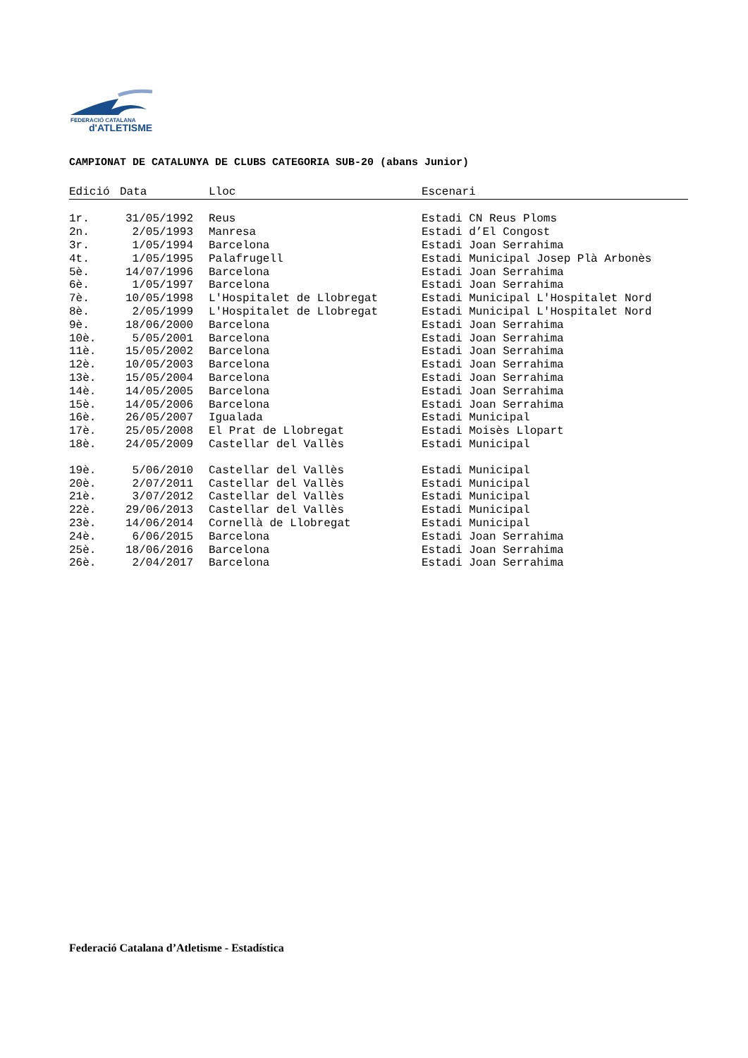FEDERACIÓ CATALANA
d'ATLETISME
CAMPIONAT DE CATALUNYA DE CLUBS CATEGORIA SUB-20 (abans Junior)
| Edició | Data | Lloc | Escenari |
| --- | --- | --- | --- |
| 1r. | 31/05/1992 | Reus | Estadi CN Reus Ploms |
| 2n. | 2/05/1993 | Manresa | Estadi d’El Congost |
| 3r. | 1/05/1994 | Barcelona | Estadi Joan Serrahima |
| 4t. | 1/05/1995 | Palafrugell | Estadi Municipal Josep Plà Arbonès |
| 5è. | 14/07/1996 | Barcelona | Estadi Joan Serrahima |
| 6è. | 1/05/1997 | Barcelona | Estadi Joan Serrahima |
| 7è. | 10/05/1998 | L'Hospitalet de Llobregat | Estadi Municipal L'Hospitalet Nord |
| 8è. | 2/05/1999 | L'Hospitalet de Llobregat | Estadi Municipal L'Hospitalet Nord |
| 9è. | 18/06/2000 | Barcelona | Estadi Joan Serrahima |
| 10è. | 5/05/2001 | Barcelona | Estadi Joan Serrahima |
| 11è. | 15/05/2002 | Barcelona | Estadi Joan Serrahima |
| 12è. | 10/05/2003 | Barcelona | Estadi Joan Serrahima |
| 13è. | 15/05/2004 | Barcelona | Estadi Joan Serrahima |
| 14è. | 14/05/2005 | Barcelona | Estadi Joan Serrahima |
| 15è. | 14/05/2006 | Barcelona | Estadi Joan Serrahima |
| 16è. | 26/05/2007 | Igualada | Estadi Municipal |
| 17è. | 25/05/2008 | El Prat de Llobregat | Estadi Moisès Llopart |
| 18è. | 24/05/2009 | Castellar del Vallès | Estadi Municipal |
| 19è. | 5/06/2010 | Castellar del Vallès | Estadi Municipal |
| 20è. | 2/07/2011 | Castellar del Vallès | Estadi Municipal |
| 21è. | 3/07/2012 | Castellar del Vallès | Estadi Municipal |
| 22è. | 29/06/2013 | Castellar del Vallès | Estadi Municipal |
| 23è. | 14/06/2014 | Cornellà de Llobregat | Estadi Municipal |
| 24è. | 6/06/2015 | Barcelona | Estadi Joan Serrahima |
| 25è. | 18/06/2016 | Barcelona | Estadi Joan Serrahima |
| 26è. | 2/04/2017 | Barcelona | Estadi Joan Serrahima |
Federació Catalana d’Atletisme - Estadística